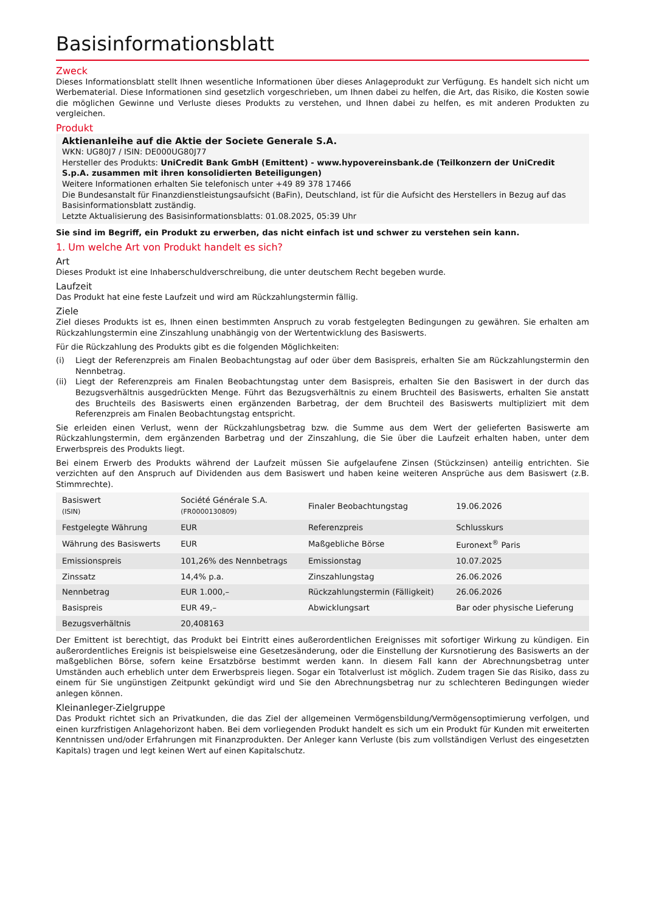Basisinformationsblatt
Zweck
Dieses Informationsblatt stellt Ihnen wesentliche Informationen über dieses Anlageprodukt zur Verfügung. Es handelt sich nicht um Werbematerial. Diese Informationen sind gesetzlich vorgeschrieben, um Ihnen dabei zu helfen, die Art, das Risiko, die Kosten sowie die möglichen Gewinne und Verluste dieses Produkts zu verstehen, und Ihnen dabei zu helfen, es mit anderen Produkten zu vergleichen.
Produkt
Aktienanleihe auf die Aktie der Societe Generale S.A.
WKN: UG80J7 / ISIN: DE000UG80J77
Hersteller des Produkts: UniCredit Bank GmbH (Emittent) - www.hypovereinsbank.de (Teilkonzern der UniCredit S.p.A. zusammen mit ihren konsolidierten Beteiligungen)
Weitere Informationen erhalten Sie telefonisch unter +49 89 378 17466
Die Bundesanstalt für Finanzdienstleistungsaufsicht (BaFin), Deutschland, ist für die Aufsicht des Herstellers in Bezug auf das Basisinformationsblatt zuständig.
Letzte Aktualisierung des Basisinformationsblatts: 01.08.2025, 05:39 Uhr
Sie sind im Begriff, ein Produkt zu erwerben, das nicht einfach ist und schwer zu verstehen sein kann.
1. Um welche Art von Produkt handelt es sich?
Art
Dieses Produkt ist eine Inhaberschuldverschreibung, die unter deutschem Recht begeben wurde.
Laufzeit
Das Produkt hat eine feste Laufzeit und wird am Rückzahlungstermin fällig.
Ziele
Ziel dieses Produkts ist es, Ihnen einen bestimmten Anspruch zu vorab festgelegten Bedingungen zu gewähren. Sie erhalten am Rückzahlungstermin eine Zinszahlung unabhängig von der Wertentwicklung des Basiswerts.
Für die Rückzahlung des Produkts gibt es die folgenden Möglichkeiten:
(i) Liegt der Referenzpreis am Finalen Beobachtungstag auf oder über dem Basispreis, erhalten Sie am Rückzahlungstermin den Nennbetrag.
(ii) Liegt der Referenzpreis am Finalen Beobachtungstag unter dem Basispreis, erhalten Sie den Basiswert in der durch das Bezugsverhältnis ausgedrückten Menge. Führt das Bezugsverhältnis zu einem Bruchteil des Basiswerts, erhalten Sie anstatt des Bruchteils des Basiswerts einen ergänzenden Barbetrag, der dem Bruchteil des Basiswerts multipliziert mit dem Referenzpreis am Finalen Beobachtungstag entspricht.
Sie erleiden einen Verlust, wenn der Rückzahlungsbetrag bzw. die Summe aus dem Wert der gelieferten Basiswerte am Rückzahlungstermin, dem ergänzenden Barbetrag und der Zinszahlung, die Sie über die Laufzeit erhalten haben, unter dem Erwerbspreis des Produkts liegt.
Bei einem Erwerb des Produkts während der Laufzeit müssen Sie aufgelaufene Zinsen (Stückzinsen) anteilig entrichten. Sie verzichten auf den Anspruch auf Dividenden aus dem Basiswert und haben keine weiteren Ansprüche aus dem Basiswert (z.B. Stimmrechte).
| Basiswert (ISIN) | Société Générale S.A. (FR0000130809) | Finaler Beobachtungstag | 19.06.2026 |
| Festgelegte Währung | EUR | Referenzpreis | Schlusskurs |
| Währung des Basiswerts | EUR | Maßgebliche Börse | Euronext<sup>®</sup> Paris |
| Emissionspreis | 101,26% des Nennbetrags | Emissionstag | 10.07.2025 |
| Zinssatz | 14,4% p.a. | Zinszahlungstag | 26.06.2026 |
| Nennbetrag | EUR 1.000,– | Rückzahlungstermin (Fälligkeit) | 26.06.2026 |
| Basispreis | EUR 49,– | Abwicklungsart | Bar oder physische Lieferung |
| Bezugsverhältnis | 20,408163 | | |
Der Emittent ist berechtigt, das Produkt bei Eintritt eines außerordentlichen Ereignisses mit sofortiger Wirkung zu kündigen. Ein außerordentliches Ereignis ist beispielsweise eine Gesetzesänderung, oder die Einstellung der Kursnotierung des Basiswerts an der maßgeblichen Börse, sofern keine Ersatzbörse bestimmt werden kann. In diesem Fall kann der Abrechnungsbetrag unter Umständen auch erheblich unter dem Erwerbspreis liegen. Sogar ein Totalverlust ist möglich. Zudem tragen Sie das Risiko, dass zu einem für Sie ungünstigen Zeitpunkt gekündigt wird und Sie den Abrechnungsbetrag nur zu schlechteren Bedingungen wieder anlegen können.
Kleinanleger-Zielgruppe
Das Produkt richtet sich an Privatkunden, die das Ziel der allgemeinen Vermögensbildung/Vermögensoptimierung verfolgen, und einen kurzfristigen Anlagehorizont haben. Bei dem vorliegenden Produkt handelt es sich um ein Produkt für Kunden mit erweiterten Kenntnissen und/oder Erfahrungen mit Finanzprodukten. Der Anleger kann Verluste (bis zum vollständigen Verlust des eingesetzten Kapitals) tragen und legt keinen Wert auf einen Kapitalschutz.